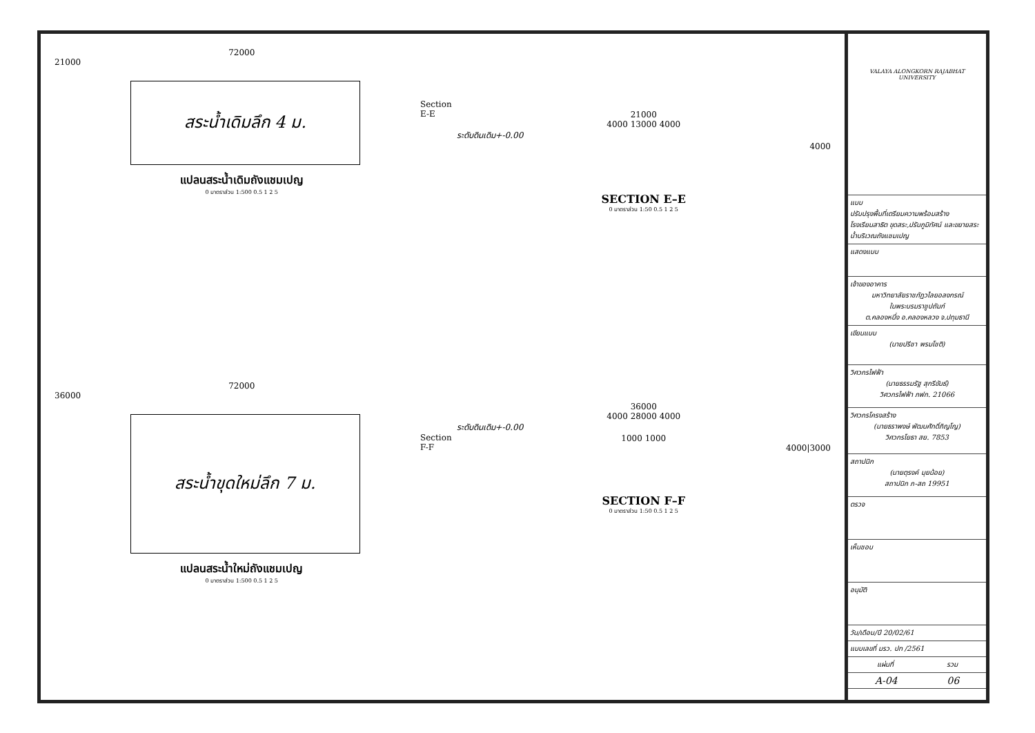72000
21000
สระน้ำเดิมลึก 4 ม.
Section E-E
แปลนสระน้ำเดิมถังแชมเปญ
0 มาตราส่วน 1:500 0.5 1 2 5
21000
4000 13000 4000
ระดับดินเดิม+-0.00
4000
SECTION E–E
0 มาตราส่วน 1:50 0.5 1 2 5
72000
36000
สระน้ำขุดใหม่ลึก 7 ม.
Section F-F
แปลนสระน้ำใหม่ถังแชมเปญ
0 มาตราส่วน 1:500 0.5 1 2 5
36000
4000 28000 4000
ระดับดินเดิม+-0.00
1000 1000
4000|3000
SECTION F–F
0 มาตราส่วน 1:50 0.5 1 2 5
VALAYA ALONGKORN RAJABHAT UNIVERSITY
แบบ
ปรับปรุงพื้นที่เตรียมความพร้อมสร้างโรงเรียนสาธิต ขุดสระ,ปรับภูมิทัศน์ และขยายสระน้ำบริเวณถังแชมเปญ
แสดงแบบ
เจ้าของอาคาร
มหาวิทยาลัยราชภัฏวไลยอลงกรณ์
ในพระบรมราชูปถัมภ์
ต.คลองหนึ่ง อ.คลองหลวง จ.ปทุมธานี
เขียนแบบ
(นายปรีชา พรมโชติ)
วิศวกรไฟฟ้า
(นายธรรมรัฐ สุกรีขันธ์)
วิศวกรไฟฟ้า ภฟก. 21066
วิศวกรโครงสร้าง
(นายธราพงษ์ พัฒนศักดิ์ภิญโญ)
วิศวกรโยธา สย. 7853
สถาปนิก
(นายตุรงค์ มุยน้อย)
สถาปนิก ภ-สถ 19951
ตรวจ
เห็นชอบ
อนุมัติ
วัน/เดือน/ปี 20/02/61
แบบเลขที่ มรว. ปท /2561
แผ่นที่ รวม
A-04 06